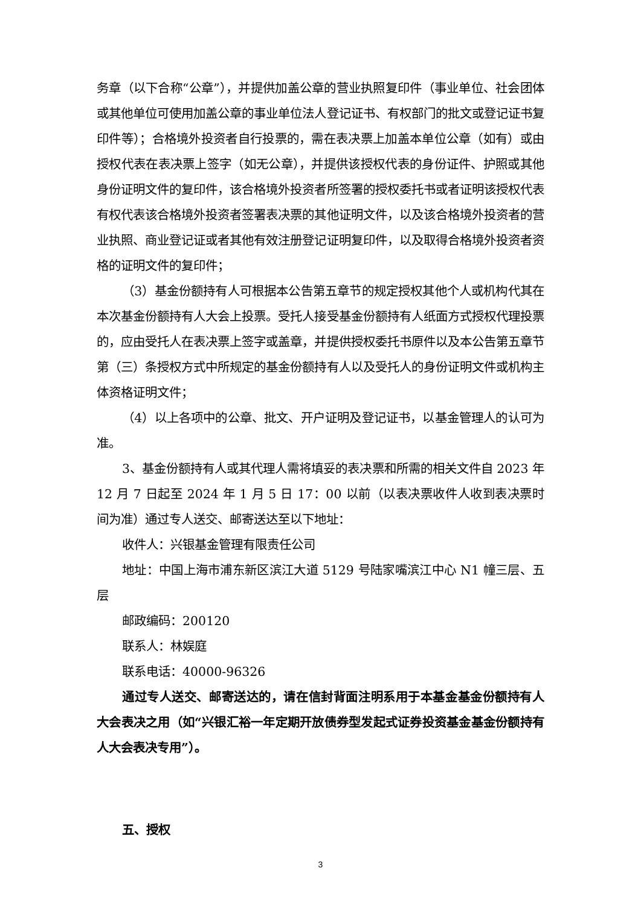务章（以下合称“公章”），并提供加盖公章的营业执照复印件（事业单位、社会团体或其他单位可使用加盖公章的事业单位法人登记证书、有权部门的批文或登记证书复印件等）；合格境外投资者自行投票的，需在表决票上加盖本单位公章（如有）或由授权代表在表决票上签字（如无公章），并提供该授权代表的身份证件、护照或其他身份证明文件的复印件，该合格境外投资者所签署的授权委托书或者证明该授权代表有权代表该合格境外投资者签署表决票的其他证明文件，以及该合格境外投资者的营业执照、商业登记证或者其他有效注册登记证明复印件，以及取得合格境外投资者资格的证明文件的复印件；
（3）基金份额持有人可根据本公告第五章节的规定授权其他个人或机构代其在本次基金份额持有人大会上投票。受托人接受基金份额持有人纸面方式授权代理投票的，应由受托人在表决票上签字或盖章，并提供授权委托书原件以及本公告第五章节第（三）条授权方式中所规定的基金份额持有人以及受托人的身份证明文件或机构主体资格证明文件；
（4）以上各项中的公章、批文、开户证明及登记证书，以基金管理人的认可为准。
3、基金份额持有人或其代理人需将填妥的表决票和所需的相关文件自 2023 年 12 月 7 日起至 2024 年 1 月 5 日 17：00 以前（以表决票收件人收到表决票时间为准）通过专人送交、邮寄送达至以下地址：
收件人：兴银基金管理有限责任公司
地址：中国上海市浦东新区滨江大道 5129 号陆家嘴滨江中心 N1 幢三层、五层
邮政编码：200120
联系人：林娱庭
联系电话：40000-96326
通过专人送交、邮寄送达的，请在信封背面注明系用于本基金基金份额持有人大会表决之用（如“兴银汇裕一年定期开放债券型发起式证券投资基金基金份额持有人大会表决专用”）。
五、授权
3